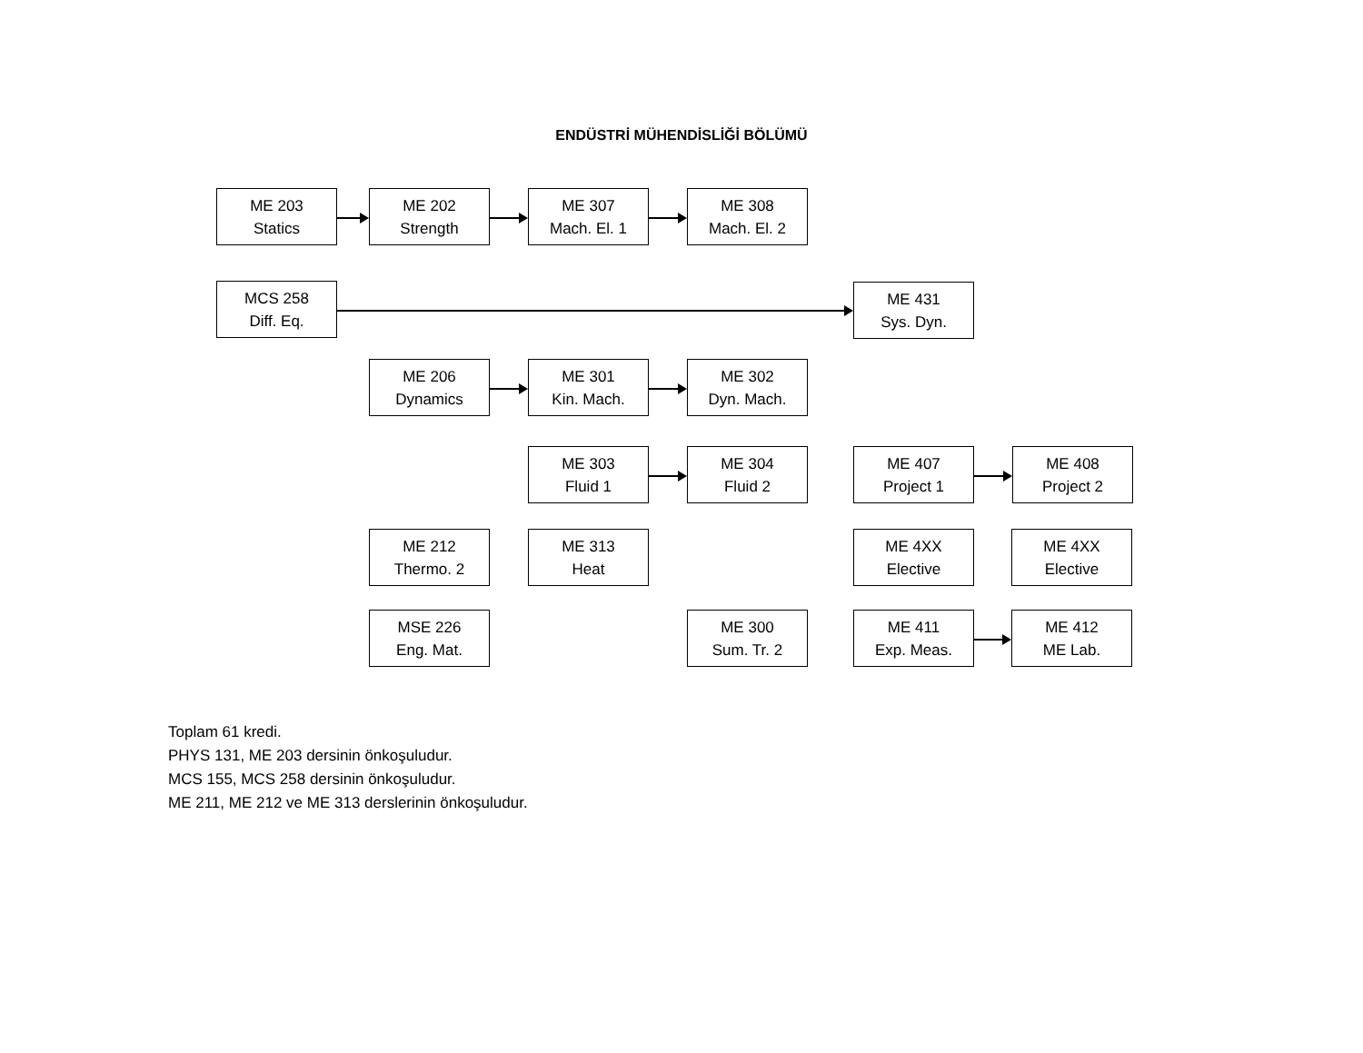ENDÜSTRİ MÜHENDİSLİĞİ BÖLÜMÜ
ME 203
Statics
ME 202
Strength
ME 307
Mach. El. 1
ME 308
Mach. El. 2
MCS 258
Diff. Eq.
ME 431
Sys. Dyn.
ME 206
Dynamics
ME 301
Kin. Mach.
ME 302
Dyn. Mach.
ME 303
Fluid 1
ME 304
Fluid 2
ME 407
Project 1
ME 408
Project 2
ME 212
Thermo. 2
ME 313
Heat
ME 4XX
Elective
ME 4XX
Elective
MSE 226
Eng. Mat.
ME 300
Sum. Tr. 2
ME 411
Exp. Meas.
ME 412
ME Lab.
Toplam 61 kredi.
PHYS 131, ME 203 dersinin önkoşuludur.
MCS 155, MCS 258 dersinin önkoşuludur.
ME 211, ME 212 ve ME 313 derslerinin önkoşuludur.